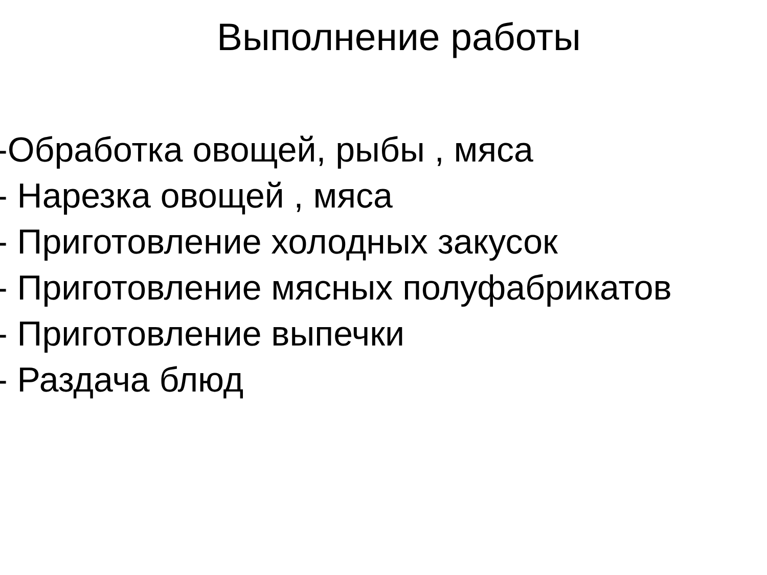Выполнение работы
-Обработка овощей, рыбы , мяса
- Нарезка овощей , мяса
- Приготовление холодных закусок
- Приготовление мясных полуфабрикатов
- Приготовление выпечки
- Раздача блюд